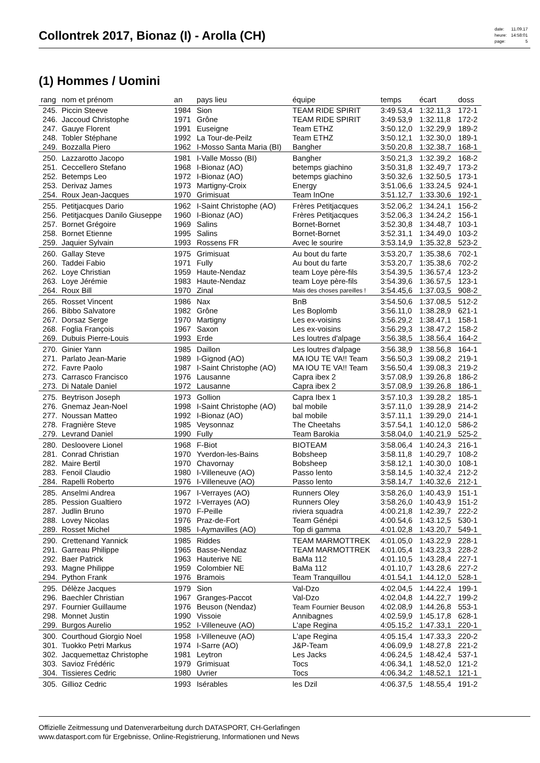Collontrek 2017, Bionaz (I) - Arolla (CH)
| date: | 11.09.17 |
| heure: | 14:58:01 |
| page: | 5 |
(1) Hommes / Uomini
| rang | nom et prénom | an | pays lieu | équipe | temps | écart | doss |
| --- | --- | --- | --- | --- | --- | --- | --- |
| 245. | Piccin Steeve | 1984 | Sion | TEAM RIDE SPIRIT | 3:49.53,4 | 1:32.11,3 | 172-1 |
| 246. | Jaccoud Christophe | 1971 | Grône | TEAM RIDE SPIRIT | 3:49.53,9 | 1:32.11,8 | 172-2 |
| 247. | Gauye Florent | 1991 | Euseigne | Team ETHZ | 3:50.12,0 | 1:32.29,9 | 189-2 |
| 248. | Tobler Stéphane | 1992 | La Tour-de-Peilz | Team ETHZ | 3:50.12,1 | 1:32.30,0 | 189-1 |
| 249. | Bozzalla Piero | 1962 | I-Mosso Santa Maria (BI) | Bangher | 3:50.20,8 | 1:32.38,7 | 168-1 |
| 250. | Lazzarotto Jacopo | 1981 | I-Valle Mosso (BI) | Bangher | 3:50.21,3 | 1:32.39,2 | 168-2 |
| 251. | Ceccellero Stefano | 1968 | I-Bionaz (AO) | betemps giachino | 3:50.31,8 | 1:32.49,7 | 173-2 |
| 252. | Betemps Leo | 1972 | I-Bionaz (AO) | betemps giachino | 3:50.32,6 | 1:32.50,5 | 173-1 |
| 253. | Derivaz James | 1973 | Martigny-Croix | Energy | 3:51.06,6 | 1:33.24,5 | 924-1 |
| 254. | Roux Jean-Jacques | 1970 | Grimisuat | Team InOne | 3:51.12,7 | 1:33.30,6 | 192-1 |
| 255. | Petitjacques Dario | 1962 | I-Saint Christophe (AO) | Frères Petitjacques | 3:52.06,2 | 1:34.24,1 | 156-2 |
| 256. | Petitjacques Danilo Giuseppe | 1960 | I-Bionaz (AO) | Frères Petitjacques | 3:52.06,3 | 1:34.24,2 | 156-1 |
| 257. | Bornet Grégoire | 1969 | Salins | Bornet-Bornet | 3:52.30,8 | 1:34.48,7 | 103-1 |
| 258. | Bornet Etienne | 1995 | Salins | Bornet-Bornet | 3:52.31,1 | 1:34.49,0 | 103-2 |
| 259. | Jaquier Sylvain | 1993 | Rossens FR | Avec le sourire | 3:53.14,9 | 1:35.32,8 | 523-2 |
| 260. | Gallay Steve | 1975 | Grimisuat | Au bout du farte | 3:53.20,7 | 1:35.38,6 | 702-1 |
| 260. | Taddei Fabio | 1971 | Fully | Au bout du farte | 3:53.20,7 | 1:35.38,6 | 702-2 |
| 262. | Loye Christian | 1959 | Haute-Nendaz | team Loye père-fils | 3:54.39,5 | 1:36.57,4 | 123-2 |
| 263. | Loye Jérémie | 1983 | Haute-Nendaz | team Loye père-fils | 3:54.39,6 | 1:36.57,5 | 123-1 |
| 264. | Roux Bill | 1970 | Zinal | Mais des choses pareilles ! | 3:54.45,6 | 1:37.03,5 | 908-2 |
| 265. | Rosset Vincent | 1986 | Nax | BnB | 3:54.50,6 | 1:37.08,5 | 512-2 |
| 266. | Bibbo Salvatore | 1982 | Grône | Les Boplomb | 3:56.11,0 | 1:38.28,9 | 621-1 |
| 267. | Dorsaz Serge | 1970 | Martigny | Les ex-voisins | 3:56.29,2 | 1:38.47,1 | 158-1 |
| 268. | Foglia François | 1967 | Saxon | Les ex-voisins | 3:56.29,3 | 1:38.47,2 | 158-2 |
| 269. | Dubuis Pierre-Louis | 1993 | Erde | Les loutres d'alpage | 3:56.38,5 | 1:38.56,4 | 164-2 |
| 270. | Ginier Yann | 1985 | Daillon | Les loutres d'alpage | 3:56.38,9 | 1:38.56,8 | 164-1 |
| 271. | Parlato Jean-Marie | 1989 | I-Gignod (AO) | MA IOU TE VA!! Team | 3:56.50,3 | 1:39.08,2 | 219-1 |
| 272. | Favre Paolo | 1987 | I-Saint Christophe (AO) | MA IOU TE VA!! Team | 3:56.50,4 | 1:39.08,3 | 219-2 |
| 273. | Carrasco Francisco | 1976 | Lausanne | Capra ibex 2 | 3:57.08,9 | 1:39.26,8 | 186-2 |
| 273. | Di Natale Daniel | 1972 | Lausanne | Capra ibex 2 | 3:57.08,9 | 1:39.26,8 | 186-1 |
| 275. | Beytrison Joseph | 1973 | Gollion | Capra Ibex 1 | 3:57.10,3 | 1:39.28,2 | 185-1 |
| 276. | Gnemaz Jean-Noel | 1998 | I-Saint Christophe (AO) | bal mobile | 3:57.11,0 | 1:39.28,9 | 214-2 |
| 277. | Noussan Matteo | 1992 | I-Bionaz (AO) | bal mobile | 3:57.11,1 | 1:39.29,0 | 214-1 |
| 278. | Fragnière Steve | 1985 | Veysonnaz | The Cheetahs | 3:57.54,1 | 1:40.12,0 | 586-2 |
| 279. | Levrand Daniel | 1990 | Fully | Team Barokia | 3:58.04,0 | 1:40.21,9 | 525-2 |
| 280. | Desloovere Lionel | 1968 | F-Biot | BIOTEAM | 3:58.06,4 | 1:40.24,3 | 216-1 |
| 281. | Conrad Christian | 1970 | Yverdon-les-Bains | Bobsheep | 3:58.11,8 | 1:40.29,7 | 108-2 |
| 282. | Maire Bertil | 1970 | Chavornay | Bobsheep | 3:58.12,1 | 1:40.30,0 | 108-1 |
| 283. | Fenoil Claudio | 1980 | I-Villeneuve (AO) | Passo lento | 3:58.14,5 | 1:40.32,4 | 212-2 |
| 284. | Rapelli Roberto | 1976 | I-Villeneuve (AO) | Passo lento | 3:58.14,7 | 1:40.32,6 | 212-1 |
| 285. | Anselmi Andrea | 1967 | I-Verrayes (AO) | Runners Oley | 3:58.26,0 | 1:40.43,9 | 151-1 |
| 285. | Pession Gualtiero | 1972 | I-Verrayes (AO) | Runners Oley | 3:58.26,0 | 1:40.43,9 | 151-2 |
| 287. | Judlin Bruno | 1970 | F-Peille | riviera squadra | 4:00.21,8 | 1:42.39,7 | 222-2 |
| 288. | Lovey Nicolas | 1976 | Praz-de-Fort | Team Génépi | 4:00.54,6 | 1:43.12,5 | 530-1 |
| 289. | Rosset Michel | 1985 | I-Aymavilles (AO) | Top di gamma | 4:01.02,8 | 1:43.20,7 | 549-1 |
| 290. | Crettenand Yannick | 1985 | Riddes | TEAM MARMOTTREK | 4:01.05,0 | 1:43.22,9 | 228-1 |
| 291. | Garreau Philippe | 1965 | Basse-Nendaz | TEAM MARMOTTREK | 4:01.05,4 | 1:43.23,3 | 228-2 |
| 292. | Baer Patrick | 1963 | Hauterive NE | BaMa 112 | 4:01.10,5 | 1:43.28,4 | 227-1 |
| 293. | Magne Philippe | 1959 | Colombier NE | BaMa 112 | 4:01.10,7 | 1:43.28,6 | 227-2 |
| 294. | Python Frank | 1976 | Bramois | Team Tranquillou | 4:01.54,1 | 1:44.12,0 | 528-1 |
| 295. | Délèze Jacques | 1979 | Sion | Val-Dzo | 4:02.04,5 | 1:44.22,4 | 199-1 |
| 296. | Baechler Christian | 1967 | Granges-Paccot | Val-Dzo | 4:02.04,8 | 1:44.22,7 | 199-2 |
| 297. | Fournier Guillaume | 1976 | Beuson (Nendaz) | Team Fournier Beuson | 4:02.08,9 | 1:44.26,8 | 553-1 |
| 298. | Monnet Justin | 1990 | Vissoie | Annibagnes | 4:02.59,9 | 1:45.17,8 | 628-1 |
| 299. | Burgos Aurelio | 1952 | I-Villeneuve (AO) | L'ape Regina | 4:05.15,2 | 1:47.33,1 | 220-1 |
| 300. | Courthoud Giorgio Noel | 1958 | I-Villeneuve (AO) | L'ape Regina | 4:05.15,4 | 1:47.33,3 | 220-2 |
| 301. | Tuokko Petri Markus | 1974 | I-Sarre (AO) | J&P-Team | 4:06.09,9 | 1:48.27,8 | 221-2 |
| 302. | Jacquemettaz Christophe | 1981 | Leytron | Les Jacks | 4:06.24,5 | 1:48.42,4 | 537-1 |
| 303. | Savioz Frédéric | 1979 | Grimisuat | Tocs | 4:06.34,1 | 1:48.52,0 | 121-2 |
| 304. | Tissieres Cedric | 1980 | Uvrier | Tocs | 4:06.34,2 | 1:48.52,1 | 121-1 |
| 305. | Gillioz Cedric | 1993 | Isérables | les Dzil | 4:06.37,5 | 1:48.55,4 | 191-2 |
Offizielle Zeitmessung und Datenverarbeitung durch DATASPORT, CH-Gerlafingen
www.datasport.com für Ergebnisse, Online-Registrierung, Informationen und News